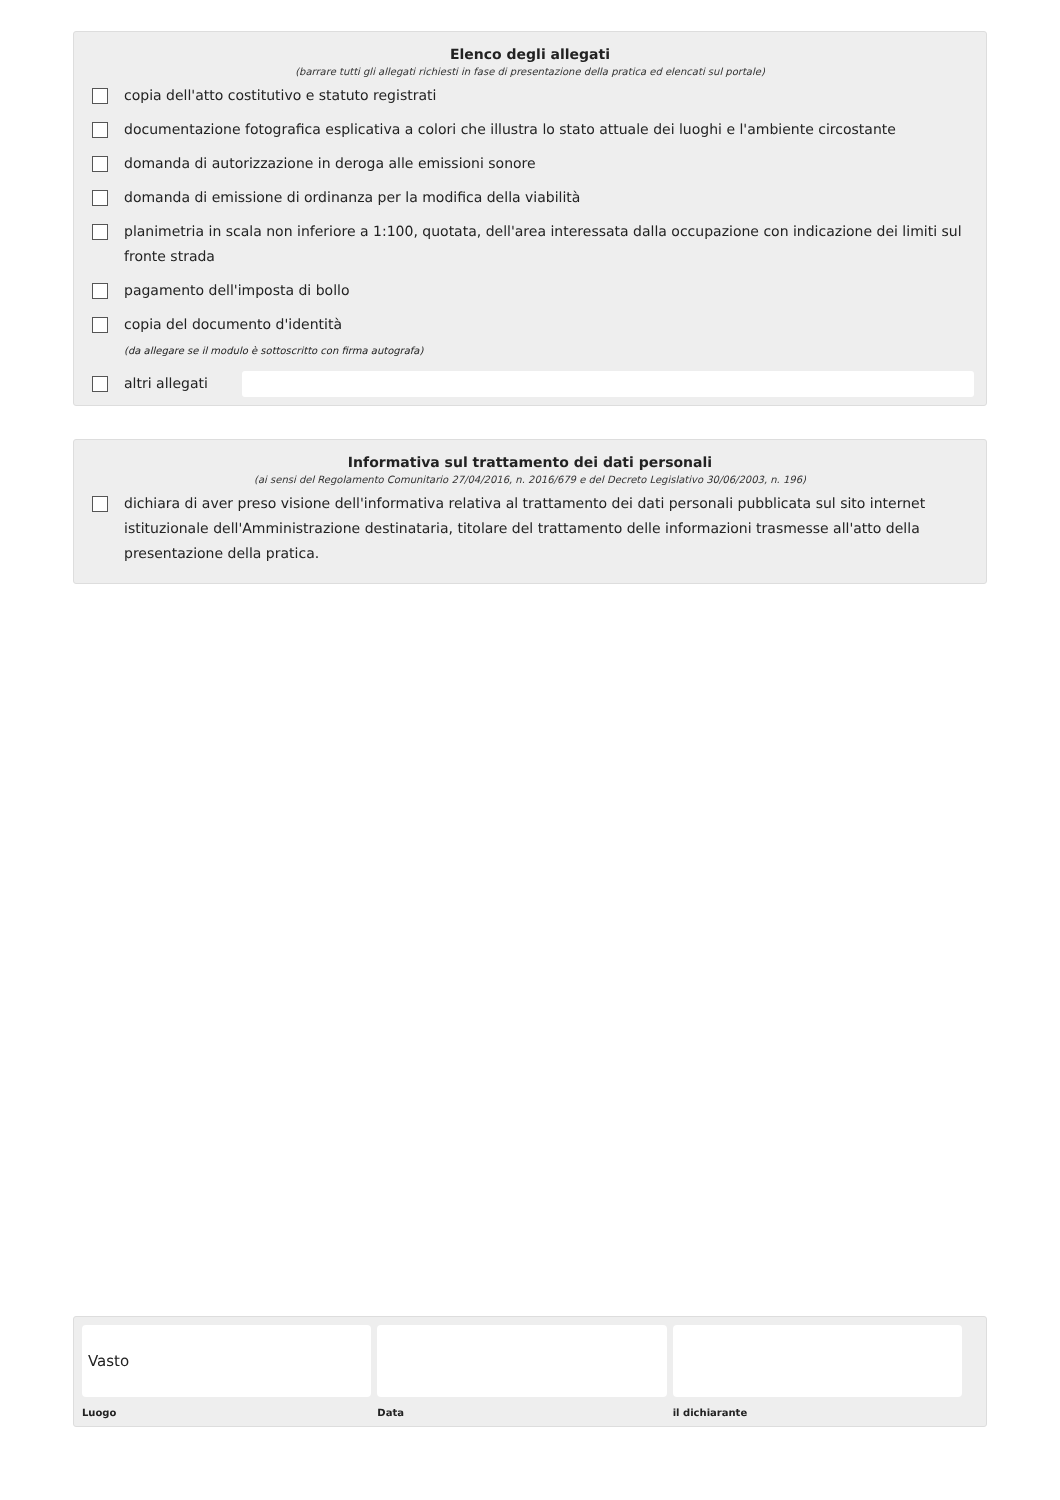Elenco degli allegati
(barrare tutti gli allegati richiesti in fase di presentazione della pratica ed elencati sul portale)
copia dell'atto costitutivo e statuto registrati
documentazione fotografica esplicativa a colori che illustra lo stato attuale dei luoghi e l'ambiente circostante
domanda di autorizzazione in deroga alle emissioni sonore
domanda di emissione di ordinanza per la modifica della viabilità
planimetria in scala non inferiore a 1:100, quotata, dell'area interessata dalla occupazione con indicazione dei limiti sul fronte strada
pagamento dell'imposta di bollo
copia del documento d'identità
(da allegare se il modulo è sottoscritto con firma autografa)
altri allegati
Informativa sul trattamento dei dati personali
(ai sensi del Regolamento Comunitario 27/04/2016, n. 2016/679 e del Decreto Legislativo 30/06/2003, n. 196)
dichiara di aver preso visione dell'informativa relativa al trattamento dei dati personali pubblicata sul sito internet istituzionale dell'Amministrazione destinataria, titolare del trattamento delle informazioni trasmesse all'atto della presentazione della pratica.
Vasto
Luogo
Data il dichiarante